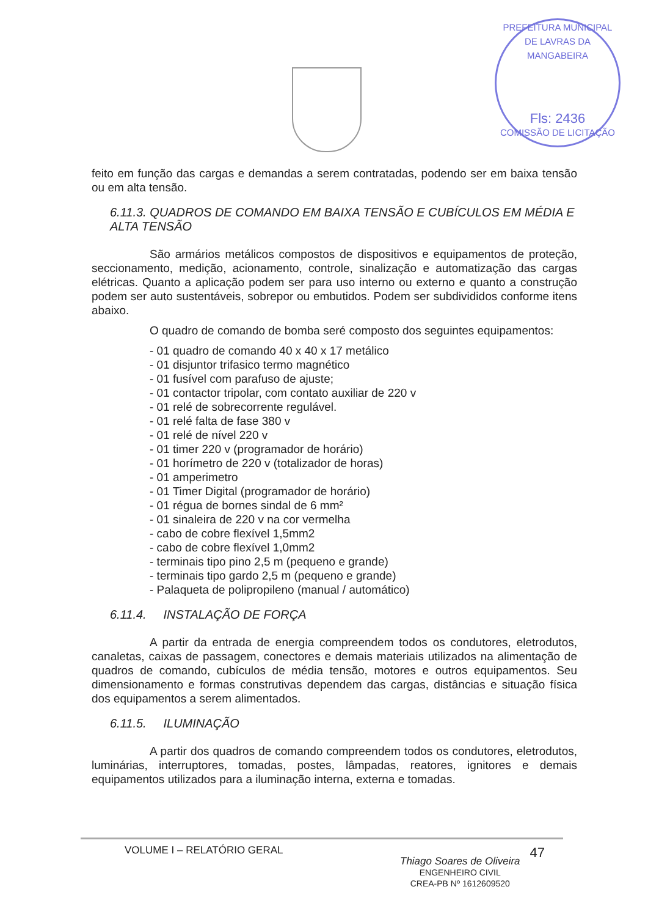PREFEITURA MUNICIPAL DE LAVRAS DA MANGABEIRA
Fls: 2436
COMISSÃO DE LICITAÇÃO
feito em função das cargas e demandas a serem contratadas, podendo ser em baixa tensão ou em alta tensão.
6.11.3. QUADROS DE COMANDO EM BAIXA TENSÃO E CUBÍCULOS EM MÉDIA E ALTA TENSÃO
São armários metálicos compostos de dispositivos e equipamentos de proteção, seccionamento, medição, acionamento, controle, sinalização e automatização das cargas elétricas. Quanto a aplicação podem ser para uso interno ou externo e quanto a construção podem ser auto sustentáveis, sobrepor ou embutidos. Podem ser subdivididos conforme itens abaixo.
O quadro de comando de bomba seré composto dos seguintes equipamentos:
- 01 quadro de comando 40 x 40 x 17 metálico
- 01 disjuntor trifasico termo magnético
- 01 fusível com parafuso de ajuste;
- 01 contactor tripolar, com contato auxiliar de 220 v
- 01 relé de sobrecorrente regulável.
- 01 relé falta de fase 380 v
- 01 relé de nível 220 v
- 01 timer 220 v (programador de horário)
- 01 horímetro de 220 v (totalizador de horas)
- 01 amperimetro
- 01 Timer Digital (programador de horário)
- 01 régua de bornes sindal de 6 mm²
- 01 sinaleira de 220 v na cor vermelha
- cabo de cobre flexível 1,5mm2
- cabo de cobre flexível 1,0mm2
- terminais tipo pino 2,5 m (pequeno e grande)
- terminais tipo gardo 2,5 m (pequeno e grande)
- Palaqueta de polipropileno (manual / automático)
6.11.4. INSTALAÇÃO DE FORÇA
A partir da entrada de energia compreendem todos os condutores, eletrodutos, canaletas, caixas de passagem, conectores e demais materiais utilizados na alimentação de quadros de comando, cubículos de média tensão, motores e outros equipamentos. Seu dimensionamento e formas construtivas dependem das cargas, distâncias e situação física dos equipamentos a serem alimentados.
6.11.5. ILUMINAÇÃO
A partir dos quadros de comando compreendem todos os condutores, eletrodutos, luminárias, interruptores, tomadas, postes, lâmpadas, reatores, ignitores e demais equipamentos utilizados para a iluminação interna, externa e tomadas.
VOLUME I – RELATÓRIO GERAL 47
Thiago Soares de Oliveira
ENGENHEIRO CIVIL
CREA-PB Nº 1612609520